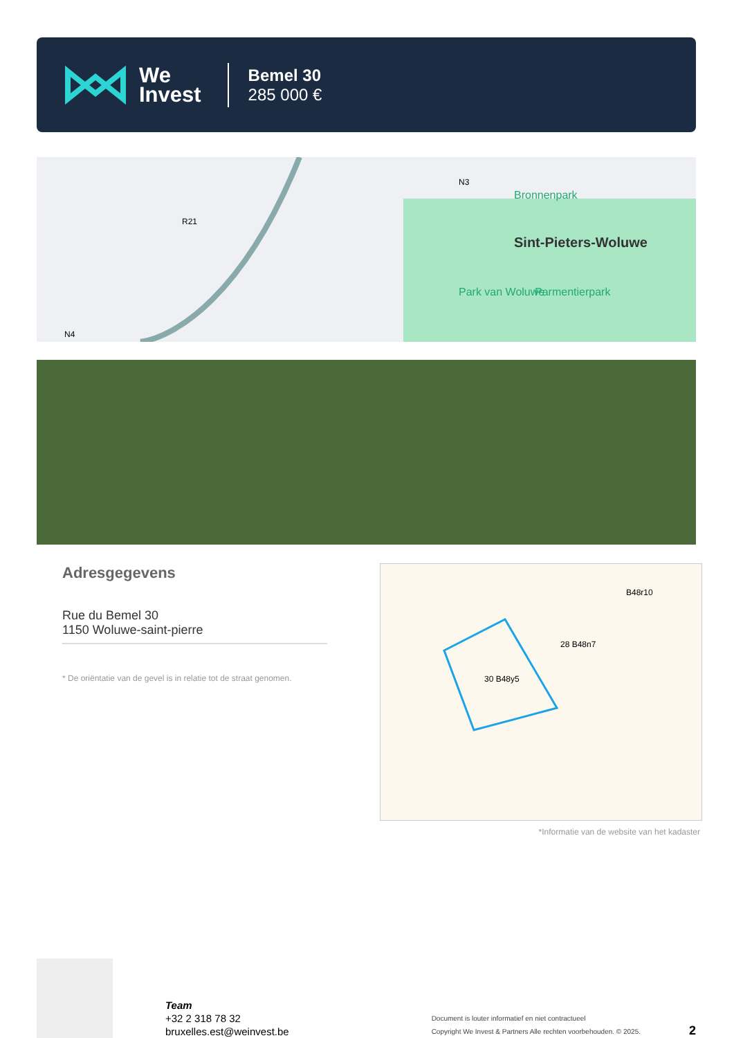We
Invest
Bemel 30
285 000 €
Sint-Pieters-Woluwe
Bronnenpark
Park van Woluwe
Parmentierpark
R21
N3
N4
Adresgegevens
Rue du Bemel 30
1150 Woluwe-saint-pierre
* De oriëntatie van de gevel is in relatie tot de straat genomen.
30 B48y5
28 B48n7
B48r10
*Informatie van de website van het kadaster
Team
+32 2 318 78 32
bruxelles.est@weinvest.be
Document is louter informatief en niet contractueel
Copyright We Invest & Partners Alle rechten voorbehouden. © 2025.
2